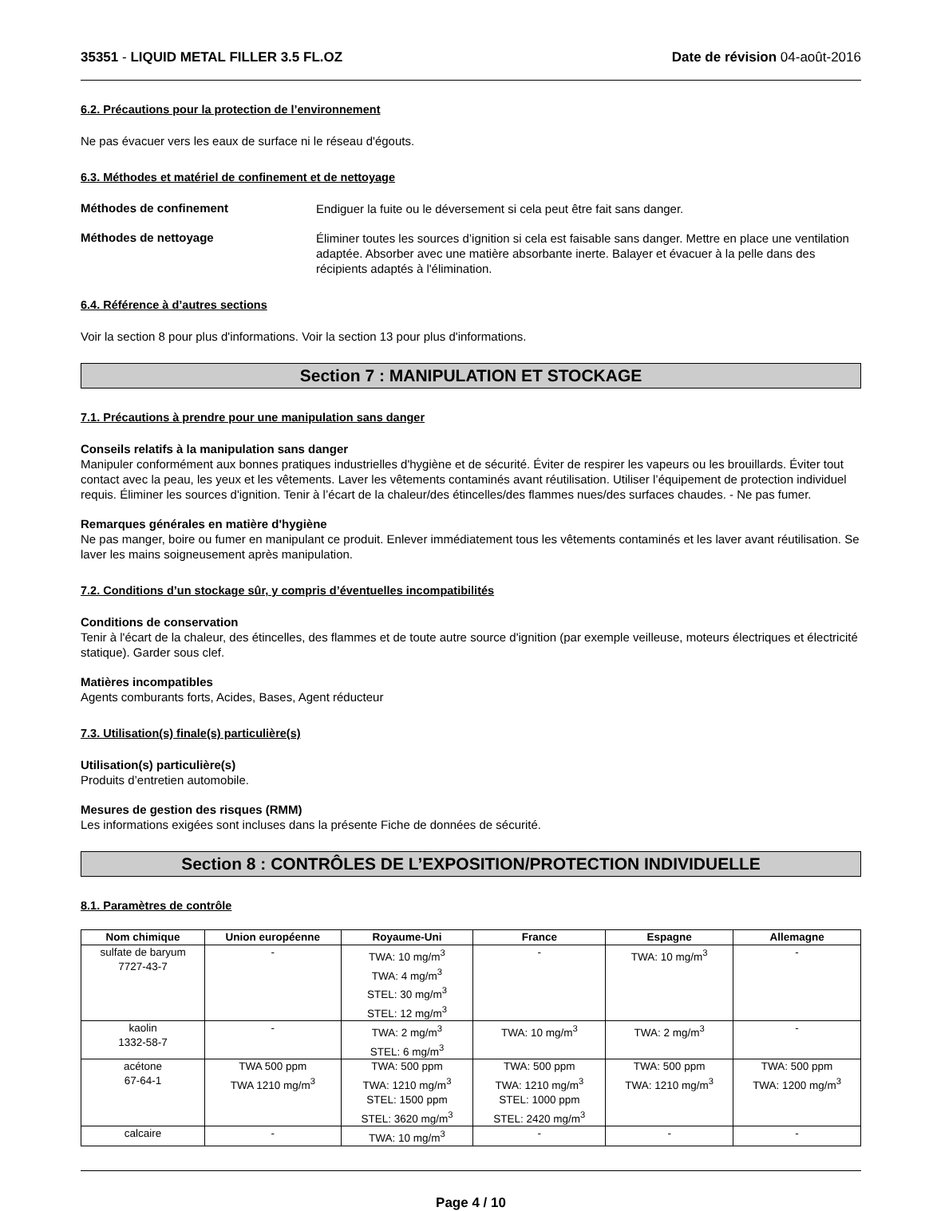35351 - LIQUID METAL FILLER 3.5 FL.OZ Date de révision 04-août-2016
6.2. Précautions pour la protection de l’environnement
Ne pas évacuer vers les eaux de surface ni le réseau d'égouts.
6.3. Méthodes et matériel de confinement et de nettoyage
Méthodes de confinement
Endiguer la fuite ou le déversement si cela peut être fait sans danger.
Méthodes de nettoyage
Éliminer toutes les sources d’ignition si cela est faisable sans danger. Mettre en place une ventilation adaptée. Absorber avec une matière absorbante inerte. Balayer et évacuer à la pelle dans des récipients adaptés à l'élimination.
6.4. Référence à d’autres sections
Voir la section 8 pour plus d'informations. Voir la section 13 pour plus d'informations.
Section 7 : MANIPULATION ET STOCKAGE
7.1. Précautions à prendre pour une manipulation sans danger
Conseils relatifs à la manipulation sans danger
Manipuler conformément aux bonnes pratiques industrielles d'hygiène et de sécurité. Éviter de respirer les vapeurs ou les brouillards. Éviter tout contact avec la peau, les yeux et les vêtements. Laver les vêtements contaminés avant réutilisation. Utiliser l’équipement de protection individuel requis. Éliminer les sources d'ignition. Tenir à l’écart de la chaleur/des étincelles/des flammes nues/des surfaces chaudes. - Ne pas fumer.
Remarques générales en matière d'hygiène
Ne pas manger, boire ou fumer en manipulant ce produit. Enlever immédiatement tous les vêtements contaminés et les laver avant réutilisation. Se laver les mains soigneusement après manipulation.
7.2. Conditions d’un stockage sûr, y compris d’éventuelles incompatibilités
Conditions de conservation
Tenir à l'écart de la chaleur, des étincelles, des flammes et de toute autre source d'ignition (par exemple veilleuse, moteurs électriques et électricité statique). Garder sous clef.
Matières incompatibles
Agents comburants forts, Acides, Bases, Agent réducteur
7.3. Utilisation(s) finale(s) particulière(s)
Utilisation(s) particulière(s)
Produits d’entretien automobile.
Mesures de gestion des risques (RMM)
Les informations exigées sont incluses dans la présente Fiche de données de sécurité.
Section 8 : CONTRÔLES DE L’EXPOSITION/PROTECTION INDIVIDUELLE
8.1. Paramètres de contrôle
| Nom chimique | Union européenne | Royaume-Uni | France | Espagne | Allemagne |
| --- | --- | --- | --- | --- | --- |
| sulfate de baryum 7727-43-7 | - | TWA: 10 mg/m<sup>3</sup> TWA: 4 mg/m<sup>3</sup> STEL: 30 mg/m<sup>3</sup> STEL: 12 mg/m<sup>3</sup> | - | TWA: 10 mg/m<sup>3</sup> | - |
| kaolin 1332-58-7 | - | TWA: 2 mg/m<sup>3</sup> STEL: 6 mg/m<sup>3</sup> | TWA: 10 mg/m<sup>3</sup> | TWA: 2 mg/m<sup>3</sup> | - |
| acétone 67-64-1 | TWA 500 ppm TWA 1210 mg/m<sup>3</sup> | TWA: 500 ppm TWA: 1210 mg/m<sup>3</sup> STEL: 1500 ppm STEL: 3620 mg/m<sup>3</sup> | TWA: 500 ppm TWA: 1210 mg/m<sup>3</sup> STEL: 1000 ppm STEL: 2420 mg/m<sup>3</sup> | TWA: 500 ppm TWA: 1210 mg/m<sup>3</sup> | TWA: 500 ppm TWA: 1200 mg/m<sup>3</sup> |
| calcaire | - | TWA: 10 mg/m<sup>3</sup> | - | - | - |
Page 4 / 10